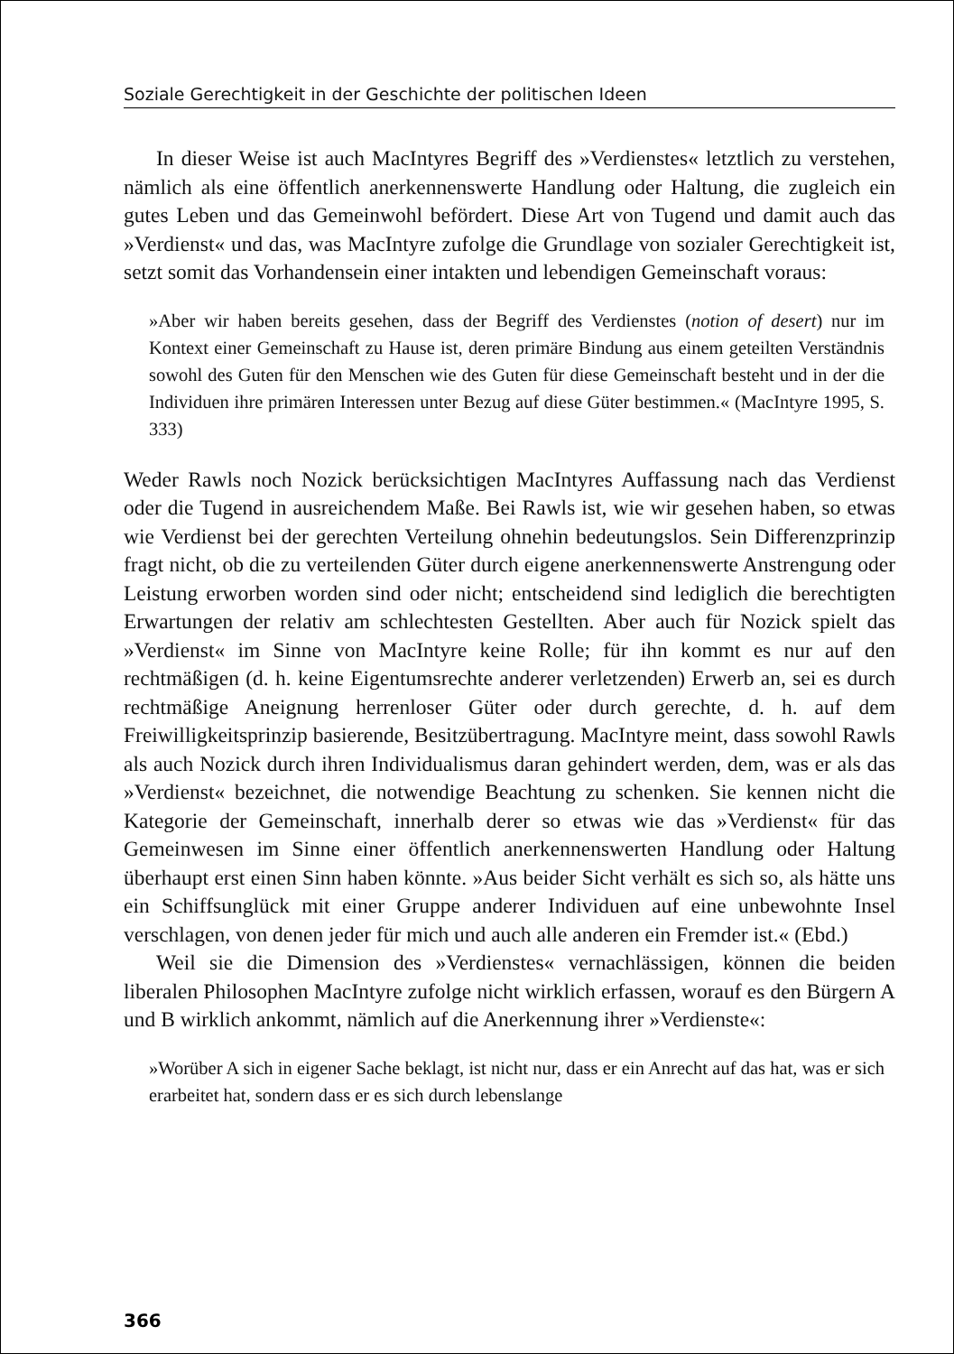Soziale Gerechtigkeit in der Geschichte der politischen Ideen
In dieser Weise ist auch MacIntyres Begriff des »Verdienstes« letztlich zu verstehen, nämlich als eine öffentlich anerkennenswerte Handlung oder Haltung, die zugleich ein gutes Leben und das Gemeinwohl befördert. Diese Art von Tugend und damit auch das »Verdienst« und das, was MacIntyre zufolge die Grundlage von sozialer Gerechtigkeit ist, setzt somit das Vorhandensein einer intakten und lebendigen Gemeinschaft voraus:
»Aber wir haben bereits gesehen, dass der Begriff des Verdienstes (notion of desert) nur im Kontext einer Gemeinschaft zu Hause ist, deren primäre Bindung aus einem geteilten Verständnis sowohl des Guten für den Menschen wie des Guten für diese Gemeinschaft besteht und in der die Individuen ihre primären Interessen unter Bezug auf diese Güter bestimmen.« (MacIntyre 1995, S. 333)
Weder Rawls noch Nozick berücksichtigen MacIntyres Auffassung nach das Verdienst oder die Tugend in ausreichendem Maße. Bei Rawls ist, wie wir gesehen haben, so etwas wie Verdienst bei der gerechten Verteilung ohnehin bedeutungslos. Sein Differenzprinzip fragt nicht, ob die zu verteilenden Güter durch eigene anerkennenswerte Anstrengung oder Leistung erworben worden sind oder nicht; entscheidend sind lediglich die berechtigten Erwartungen der relativ am schlechtesten Gestellten. Aber auch für Nozick spielt das »Verdienst« im Sinne von MacIntyre keine Rolle; für ihn kommt es nur auf den rechtmäßigen (d. h. keine Eigentumsrechte anderer verletzenden) Erwerb an, sei es durch rechtmäßige Aneignung herrenloser Güter oder durch gerechte, d. h. auf dem Freiwilligkeitsprinzip basierende, Besitzübertragung. MacIntyre meint, dass sowohl Rawls als auch Nozick durch ihren Individualismus daran gehindert werden, dem, was er als das »Verdienst« bezeichnet, die notwendige Beachtung zu schenken. Sie kennen nicht die Kategorie der Gemeinschaft, innerhalb derer so etwas wie das »Verdienst« für das Gemeinwesen im Sinne einer öffentlich anerkennenswerten Handlung oder Haltung überhaupt erst einen Sinn haben könnte. »Aus beider Sicht verhält es sich so, als hätte uns ein Schiffsunglück mit einer Gruppe anderer Individuen auf eine unbewohnte Insel verschlagen, von denen jeder für mich und auch alle anderen ein Fremder ist.« (Ebd.)
Weil sie die Dimension des »Verdienstes« vernachlässigen, können die beiden liberalen Philosophen MacIntyre zufolge nicht wirklich erfassen, worauf es den Bürgern A und B wirklich ankommt, nämlich auf die Anerkennung ihrer »Verdienste«:
»Worüber A sich in eigener Sache beklagt, ist nicht nur, dass er ein Anrecht auf das hat, was er sich erarbeitet hat, sondern dass er es sich durch lebenslange
366